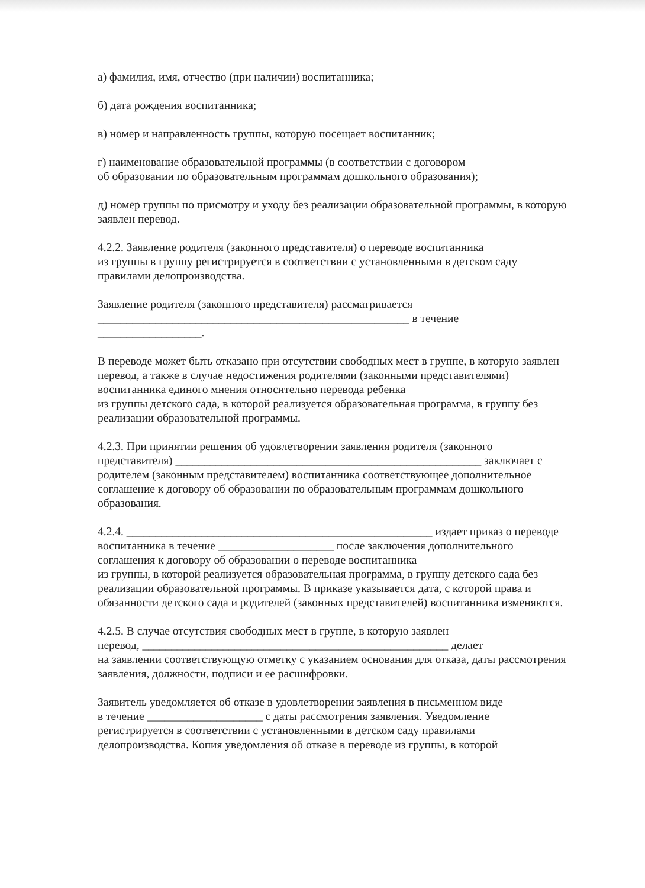а) фамилия, имя, отчество (при наличии) воспитанника;
б) дата рождения воспитанника;
в) номер и направленность группы, которую посещает воспитанник;
г) наименование образовательной программы (в соответствии с договором
об образовании по образовательным программам дошкольного образования);
д) номер группы по присмотру и уходу без реализации образовательной программы, в которую заявлен перевод.
4.2.2. Заявление родителя (законного представителя) о переводе воспитанника
из группы в группу регистрируется в соответствии с установленными в детском саду правилами делопроизводства.
Заявление родителя (законного представителя) рассматривается
______________________________________________________ в течение
__________________.
В переводе может быть отказано при отсутствии свободных мест в группе, в которую заявлен перевод, а также в случае недостижения родителями (законными представителями) воспитанника единого мнения относительно перевода ребенка
из группы детского сада, в которой реализуется образовательная программа, в группу без реализации образовательной программы.
4.2.3. При принятии решения об удовлетворении заявления родителя (законного представителя) _____________________________________________________ заключает с родителем (законным представителем) воспитанника соответствующее дополнительное соглашение к договору об образовании по образовательным программам дошкольного образования.
4.2.4. _____________________________________________________ издает приказ о переводе воспитанника в течение ____________________ после заключения дополнительного соглашения к договору об образовании о переводе воспитанника
из группы, в которой реализуется образовательная программа, в группу детского сада без реализации образовательной программы. В приказе указывается дата, с которой права и обязанности детского сада и родителей (законных представителей) воспитанника изменяются.
4.2.5. В случае отсутствия свободных мест в группе, в которую заявлен
перевод, _____________________________________________________ делает
на заявлении соответствующую отметку с указанием основания для отказа, даты рассмотрения заявления, должности, подписи и ее расшифровки.
Заявитель уведомляется об отказе в удовлетворении заявления в письменном виде
в течение ____________________ с даты рассмотрения заявления. Уведомление регистрируется в соответствии с установленными в детском саду правилами делопроизводства. Копия уведомления об отказе в переводе из группы, в которой